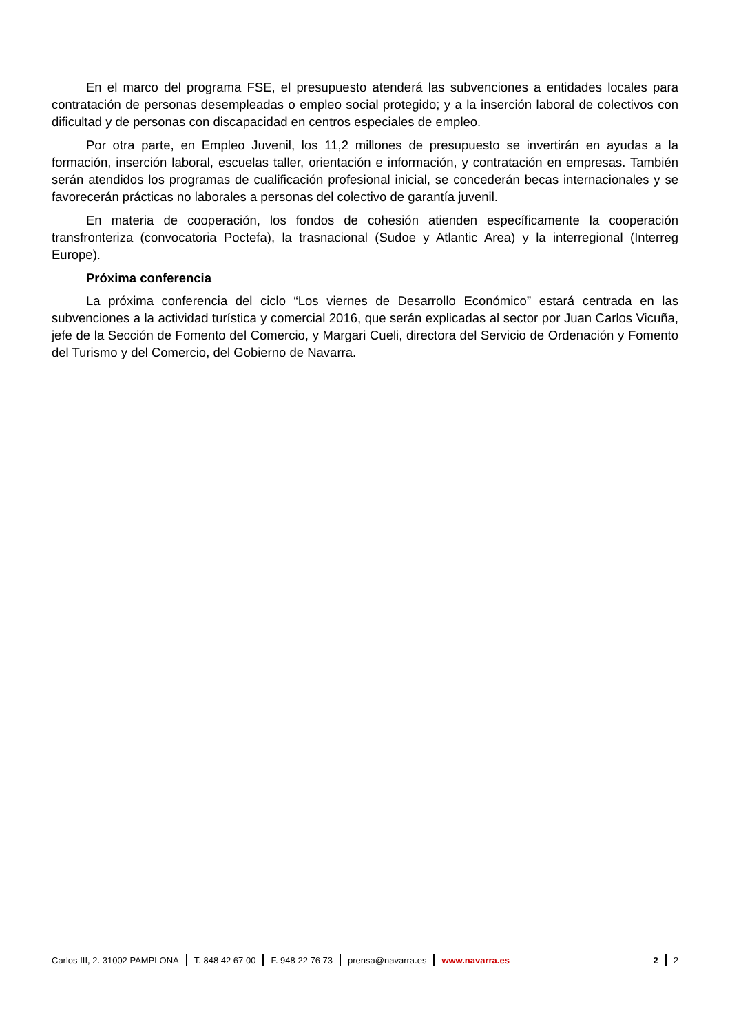En el marco del programa FSE, el presupuesto atenderá las subvenciones a entidades locales para contratación de personas desempleadas o empleo social protegido; y a la inserción laboral de colectivos con dificultad y de personas con discapacidad en centros especiales de empleo.
Por otra parte, en Empleo Juvenil, los 11,2 millones de presupuesto se invertirán en ayudas a la formación, inserción laboral, escuelas taller, orientación e información, y contratación en empresas. También serán atendidos los programas de cualificación profesional inicial, se concederán becas internacionales y se favorecerán prácticas no laborales a personas del colectivo de garantía juvenil.
En materia de cooperación, los fondos de cohesión atienden específicamente la cooperación transfronteriza (convocatoria Poctefa), la trasnacional (Sudoe y Atlantic Area) y la interregional (Interreg Europe).
Próxima conferencia
La próxima conferencia del ciclo “Los viernes de Desarrollo Económico” estará centrada en las subvenciones a la actividad turística y comercial 2016, que serán explicadas al sector por Juan Carlos Vicuña, jefe de la Sección de Fomento del Comercio, y Margari Cueli, directora del Servicio de Ordenación y Fomento del Turismo y del Comercio, del Gobierno de Navarra.
Carlos III, 2. 31002 PAMPLONA T. 848 42 67 00 F. 948 22 76 73 prensa@navarra.es www.navarra.es 2 2